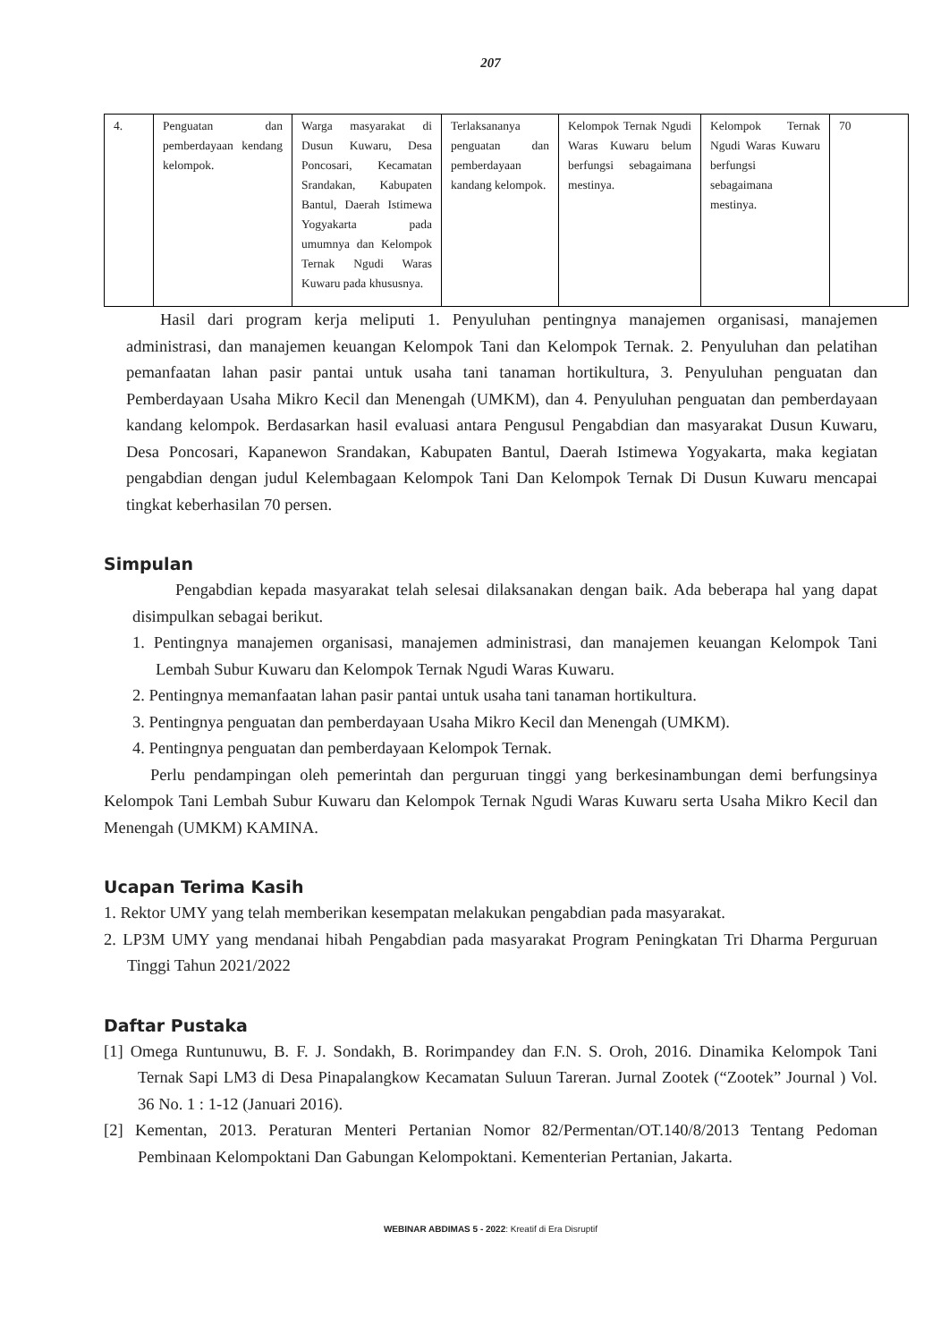207
| 4. | Penguatan dan pemberdayaan kendang kelompok. | Warga masyarakat di Dusun Kuwaru, Desa Poncosari, Kecamatan Srandakan, Kabupaten Bantul, Daerah Istimewa Yogyakarta pada umumnya dan Kelompok Ternak Ngudi Waras Kuwaru pada khususnya. | Terlaksananya penguatan dan pemberdayaan kandang kelompok. | Kelompok Ternak Ngudi Waras Kuwaru belum berfungsi sebagaimana mestinya. | Kelompok Ternak Ngudi Waras Kuwaru berfungsi sebagaimana mestinya. | 70 |
Hasil dari program kerja meliputi 1. Penyuluhan pentingnya manajemen organisasi, manajemen administrasi, dan manajemen keuangan Kelompok Tani dan Kelompok Ternak. 2. Penyuluhan dan pelatihan pemanfaatan lahan pasir pantai untuk usaha tani tanaman hortikultura, 3. Penyuluhan penguatan dan Pemberdayaan Usaha Mikro Kecil dan Menengah (UMKM), dan 4. Penyuluhan penguatan dan pemberdayaan kandang kelompok. Berdasarkan hasil evaluasi antara Pengusul Pengabdian dan masyarakat Dusun Kuwaru, Desa Poncosari, Kapanewon Srandakan, Kabupaten Bantul, Daerah Istimewa Yogyakarta, maka kegiatan pengabdian dengan judul Kelembagaan Kelompok Tani Dan Kelompok Ternak Di Dusun Kuwaru mencapai tingkat keberhasilan 70 persen.
Simpulan
Pengabdian kepada masyarakat telah selesai dilaksanakan dengan baik. Ada beberapa hal yang dapat disimpulkan sebagai berikut.
1. Pentingnya manajemen organisasi, manajemen administrasi, dan manajemen keuangan Kelompok Tani Lembah Subur Kuwaru dan Kelompok Ternak Ngudi Waras Kuwaru.
2. Pentingnya memanfaatan lahan pasir pantai untuk usaha tani tanaman hortikultura.
3. Pentingnya penguatan dan pemberdayaan Usaha Mikro Kecil dan Menengah (UMKM).
4. Pentingnya penguatan dan pemberdayaan Kelompok Ternak.
Perlu pendampingan oleh pemerintah dan perguruan tinggi yang berkesinambungan demi berfungsinya Kelompok Tani Lembah Subur Kuwaru dan Kelompok Ternak Ngudi Waras Kuwaru serta Usaha Mikro Kecil dan Menengah (UMKM) KAMINA.
Ucapan Terima Kasih
1. Rektor UMY yang telah memberikan kesempatan melakukan pengabdian pada masyarakat.
2. LP3M UMY yang mendanai hibah Pengabdian pada masyarakat Program Peningkatan Tri Dharma Perguruan Tinggi Tahun 2021/2022
Daftar Pustaka
[1] Omega Runtunuwu, B. F. J. Sondakh, B. Rorimpandey dan F.N. S. Oroh, 2016. Dinamika Kelompok Tani Ternak Sapi LM3 di Desa Pinapalangkow Kecamatan Suluun Tareran. Jurnal Zootek (“Zootek” Journal ) Vol. 36 No. 1 : 1-12 (Januari 2016).
[2] Kementan, 2013. Peraturan Menteri Pertanian Nomor 82/Permentan/OT.140/8/2013 Tentang Pedoman Pembinaan Kelompoktani Dan Gabungan Kelompoktani. Kementerian Pertanian, Jakarta.
WEBINAR ABDIMAS 5 - 2022: Kreatif di Era Disruptif